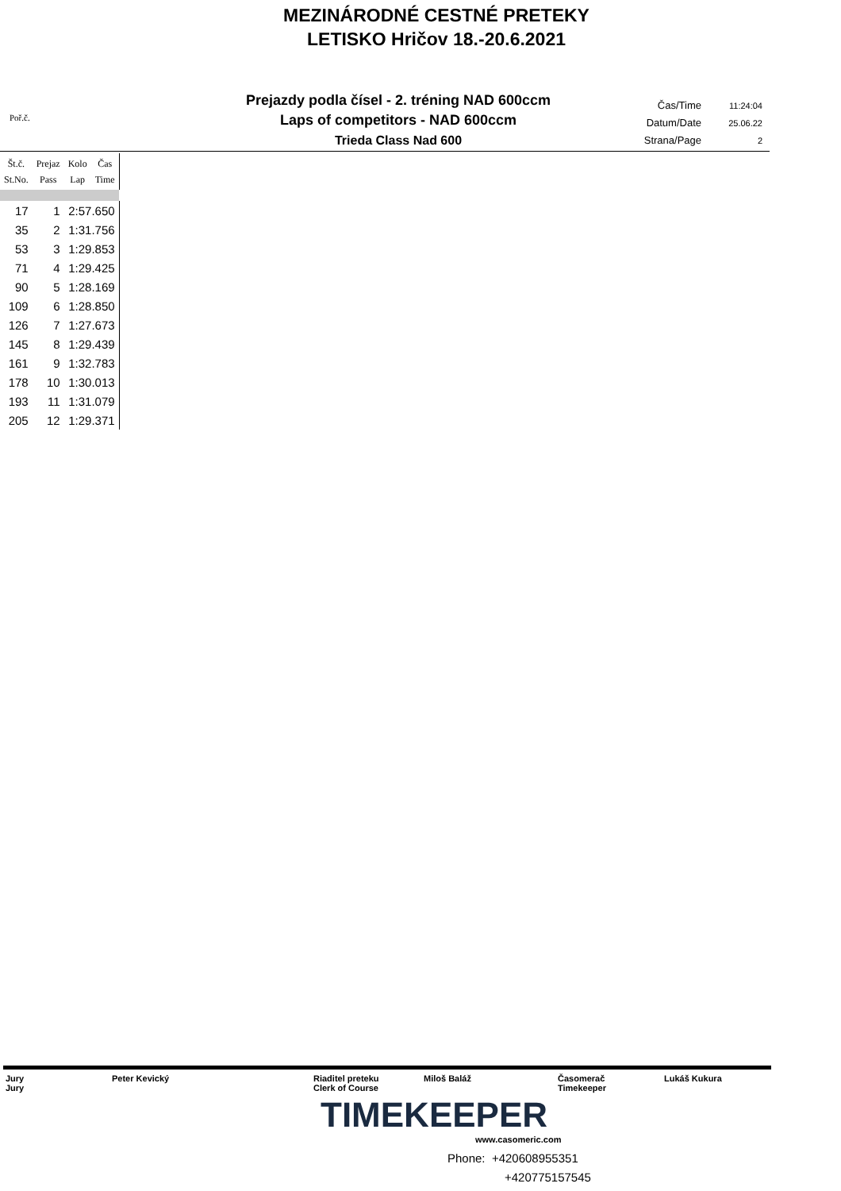MEZINÁRODNÉ CESTNÉ PRETEKY
LETISKO Hričov 18.-20.6.2021
Poř.č.
Prejazdy podla čísel - 2. tréning NAD 600ccm
Laps of competitors - NAD 600ccm
Trieda Class Nad 600
| Čas/Time | 11:24:04 |
| Datum/Date | 25.06.22 |
| Strana/Page | 2 |
| Št.č. St.No. | Prejaz Pass | Kolo Lap | Čas Time |
| --- | --- | --- | --- |
| 17 | 1 | 2:57.650 | |
| 35 | 2 | 1:31.756 | |
| 53 | 3 | 1:29.853 | |
| 71 | 4 | 1:29.425 | |
| 90 | 5 | 1:28.169 | |
| 109 | 6 | 1:28.850 | |
| 126 | 7 | 1:27.673 | |
| 145 | 8 | 1:29.439 | |
| 161 | 9 | 1:32.783 | |
| 178 | 10 | 1:30.013 | |
| 193 | 11 | 1:31.079 | |
| 205 | 12 | 1:29.371 | |
| Jury Jury | Peter Kevický | Riaditel preteku Clerk of Course | Miloš Baláž | Časomerač Timekeeper | Lukáš Kukura |
TIMEKEEPER
www.casomeric.com
Phone: +420608955351
+420775157545